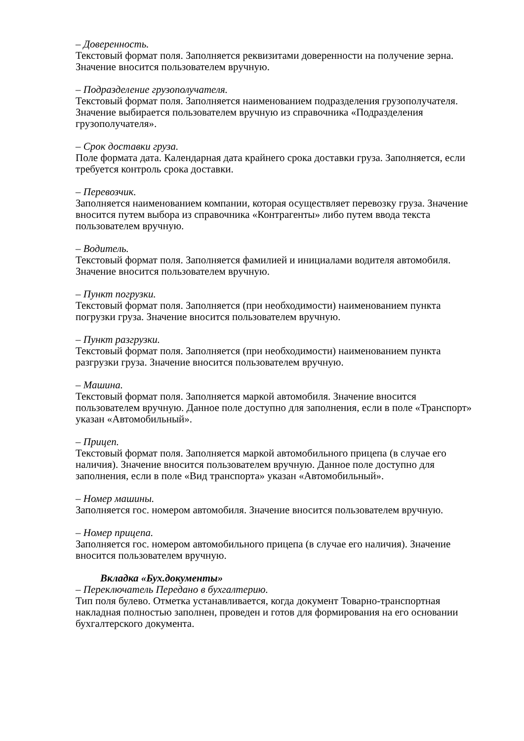– Доверенность.
Текстовый формат поля. Заполняется реквизитами доверенности на получение зерна. Значение вносится пользователем вручную.
– Подразделение грузополучателя.
Текстовый формат поля. Заполняется наименованием подразделения грузополучателя. Значение выбирается пользователем вручную из справочника «Подразделения грузополучателя».
– Срок доставки груза.
Поле формата дата. Календарная дата крайнего срока доставки груза. Заполняется, если требуется контроль срока доставки.
– Перевозчик.
Заполняется наименованием компании, которая осуществляет перевозку груза. Значение вносится путем выбора из справочника «Контрагенты» либо путем ввода текста пользователем вручную.
– Водитель.
Текстовый формат поля. Заполняется фамилией и инициалами водителя автомобиля. Значение вносится пользователем вручную.
– Пункт погрузки.
Текстовый формат поля. Заполняется (при необходимости) наименованием пункта погрузки груза. Значение вносится пользователем вручную.
– Пункт разгрузки.
Текстовый формат поля. Заполняется (при необходимости) наименованием пункта разгрузки груза. Значение вносится пользователем вручную.
– Машина.
Текстовый формат поля. Заполняется маркой автомобиля. Значение вносится пользователем вручную. Данное поле доступно для заполнения, если в поле «Транспорт» указан «Автомобильный».
– Прицеп.
Текстовый формат поля. Заполняется маркой автомобильного прицепа (в случае его наличия). Значение вносится пользователем вручную. Данное поле доступно для заполнения, если в поле «Вид транспорта» указан «Автомобильный».
– Номер машины.
Заполняется гос. номером автомобиля. Значение вносится пользователем вручную.
– Номер прицепа.
Заполняется гос. номером автомобильного прицепа (в случае его наличия). Значение вносится пользователем вручную.
Вкладка «Бух.документы»
– Переключатель Передано в бухгалтерию.
Тип поля булево. Отметка устанавливается, когда документ Товарно-транспортная накладная полностью заполнен, проведен и готов для формирования на его основании бухгалтерского документа.